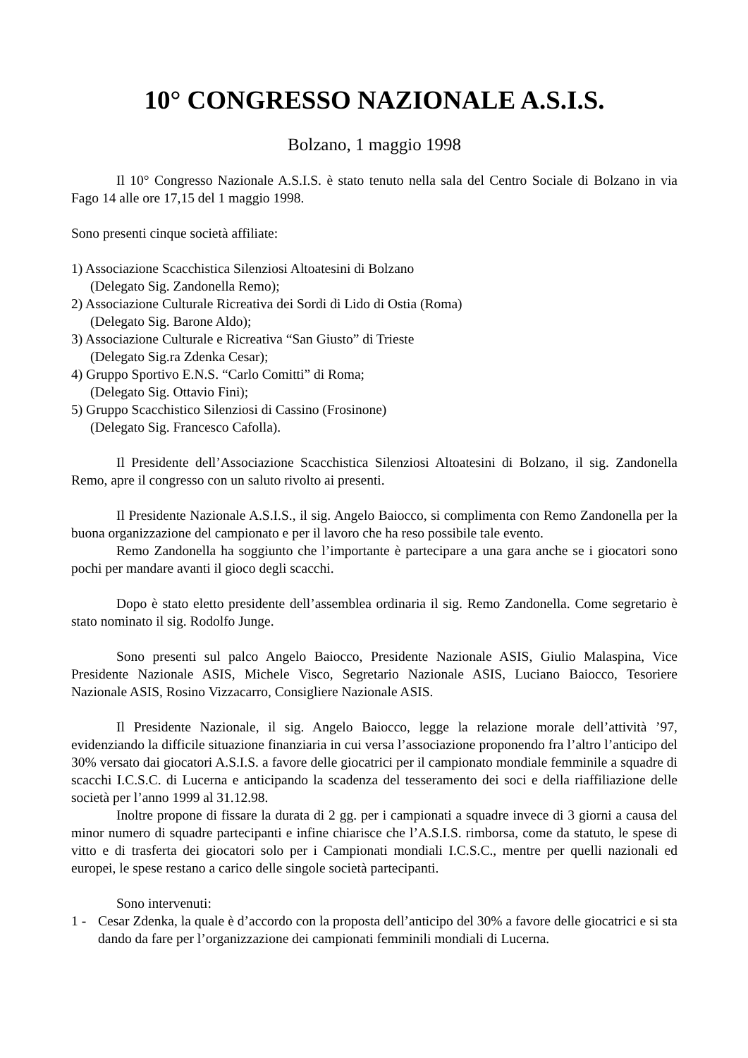10° CONGRESSO NAZIONALE A.S.I.S.
Bolzano, 1 maggio 1998
Il 10° Congresso Nazionale A.S.I.S. è stato tenuto nella sala del Centro Sociale di Bolzano in via Fago 14 alle ore 17,15 del 1 maggio 1998.
Sono presenti cinque società affiliate:
1) Associazione Scacchistica Silenziosi Altoatesini di Bolzano
(Delegato Sig. Zandonella Remo);
2) Associazione Culturale Ricreativa dei Sordi di Lido di Ostia (Roma)
(Delegato Sig. Barone Aldo);
3) Associazione Culturale e Ricreativa “San Giusto” di Trieste
(Delegato Sig.ra Zdenka Cesar);
4) Gruppo Sportivo E.N.S. “Carlo Comitti” di Roma;
(Delegato Sig. Ottavio Fini);
5) Gruppo Scacchistico Silenziosi di Cassino (Frosinone)
(Delegato Sig. Francesco Cafolla).
Il Presidente dell’Associazione Scacchistica Silenziosi Altoatesini di Bolzano, il sig. Zandonella Remo, apre il congresso con un saluto rivolto ai presenti.
Il Presidente Nazionale A.S.I.S., il sig. Angelo Baiocco, si complimenta con Remo Zandonella per la buona organizzazione del campionato e per il lavoro che ha reso possibile tale evento.
Remo Zandonella ha soggiunto che l’importante è partecipare a una gara anche se i giocatori sono pochi per mandare avanti il gioco degli scacchi.
Dopo è stato eletto presidente dell’assemblea ordinaria il sig. Remo Zandonella. Come segretario è stato nominato il sig. Rodolfo Junge.
Sono presenti sul palco Angelo Baiocco, Presidente Nazionale ASIS, Giulio Malaspina, Vice Presidente Nazionale ASIS, Michele Visco, Segretario Nazionale ASIS, Luciano Baiocco, Tesoriere Nazionale ASIS, Rosino Vizzacarro, Consigliere Nazionale ASIS.
Il Presidente Nazionale, il sig. Angelo Baiocco, legge la relazione morale dell’attività ’97, evidenziando la difficile situazione finanziaria in cui versa l’associazione proponendo fra l’altro l’anticipo del 30% versato dai giocatori A.S.I.S. a favore delle giocatrici per il campionato mondiale femminile a squadre di scacchi I.C.S.C. di Lucerna e anticipando la scadenza del tesseramento dei soci e della riaffiliazione delle società per l’anno 1999 al 31.12.98.
Inoltre propone di fissare la durata di 2 gg. per i campionati a squadre invece di 3 giorni a causa del minor numero di squadre partecipanti e infine chiarisce che l’A.S.I.S. rimborsa, come da statuto, le spese di vitto e di trasferta dei giocatori solo per i Campionati mondiali I.C.S.C., mentre per quelli nazionali ed europei, le spese restano a carico delle singole società partecipanti.
Sono intervenuti:
1 - Cesar Zdenka, la quale è d’accordo con la proposta dell’anticipo del 30% a favore delle giocatrici e si sta dando da fare per l’organizzazione dei campionati femminili mondiali di Lucerna.